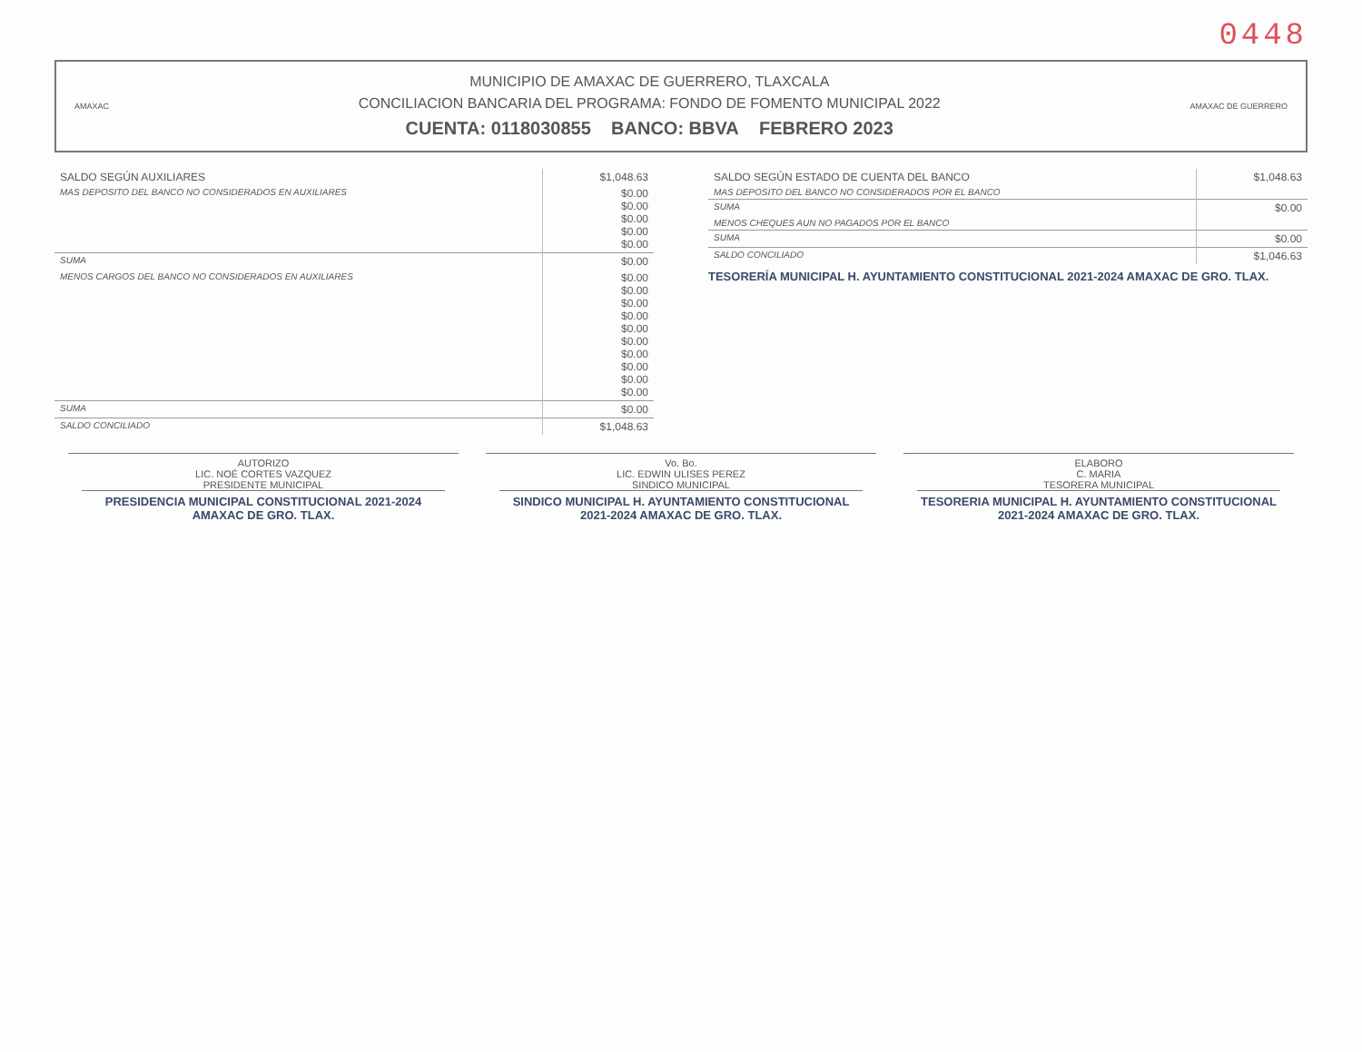0448
AMAXAC
MUNICIPIO DE AMAXAC DE GUERRERO, TLAXCALA
CONCILIACION BANCARIA DEL PROGRAMA: FONDO DE FOMENTO MUNICIPAL 2022
CUENTA: 0118030855 BANCO: BBVA FEBRERO 2023
AMAXAC DE GUERRERO
| SALDO SEGÚN AUXILIARES | $1,048.63 |
| MAS DEPOSITO DEL BANCO NO CONSIDERADOS EN AUXILIARES | $0.00 $0.00 $0.00 $0.00 $0.00 |
| SUMA | $0.00 |
| MENOS CARGOS DEL BANCO NO CONSIDERADOS EN AUXILIARES | $0.00 $0.00 $0.00 $0.00 $0.00 $0.00 $0.00 $0.00 $0.00 $0.00 |
| SUMA | $0.00 |
| SALDO CONCILIADO | $1,048.63 |
| SALDO SEGÚN ESTADO DE CUENTA DEL BANCO | $1,048.63 |
| MAS DEPOSITO DEL BANCO NO CONSIDERADOS POR EL BANCO | |
| SUMA | $0.00 |
| MENOS CHEQUES AUN NO PAGADOS POR EL BANCO | |
| SUMA | $0.00 |
| SALDO CONCILIADO | $1,046.63 |
TESORERÍA MUNICIPAL H. AYUNTAMIENTO CONSTITUCIONAL 2021-2024 AMAXAC DE GRO. TLAX.
AUTORIZO
LIC. NOÉ CORTES VAZQUEZ
PRESIDENTE MUNICIPAL
PRESIDENCIA MUNICIPAL CONSTITUCIONAL 2021-2024 AMAXAC DE GRO. TLAX.
Vo. Bo.
LIC. EDWIN ULISES PEREZ
SINDICO MUNICIPAL
SINDICO MUNICIPAL H. AYUNTAMIENTO CONSTITUCIONAL 2021-2024 AMAXAC DE GRO. TLAX.
ELABORO
C. MARIA
TESORERA MUNICIPAL
TESORERIA MUNICIPAL H. AYUNTAMIENTO CONSTITUCIONAL 2021-2024 AMAXAC DE GRO. TLAX.